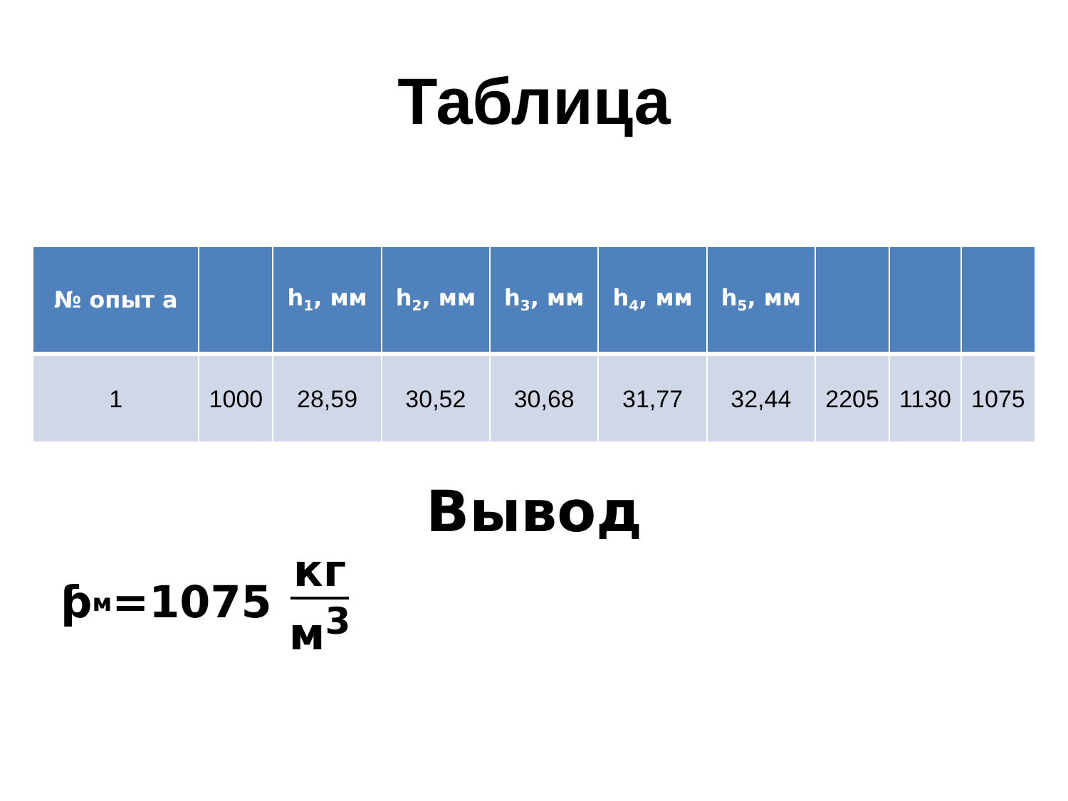Таблица
| № опыт а | | h<sub>1</sub>, мм | h<sub>2</sub>, мм | h<sub>3</sub>, мм | h<sub>4</sub>, мм | h<sub>5</sub>, мм | | | |
| --- | --- | --- | --- | --- | --- | --- | --- | --- | --- |
| 1 | 1000 | 28,59 | 30,52 | 30,68 | 31,77 | 32,44 | 2205 | 1130 | 1075 |
Вывод
ƥ<sub>м</sub>=1075 кг м<sup>3</sup>